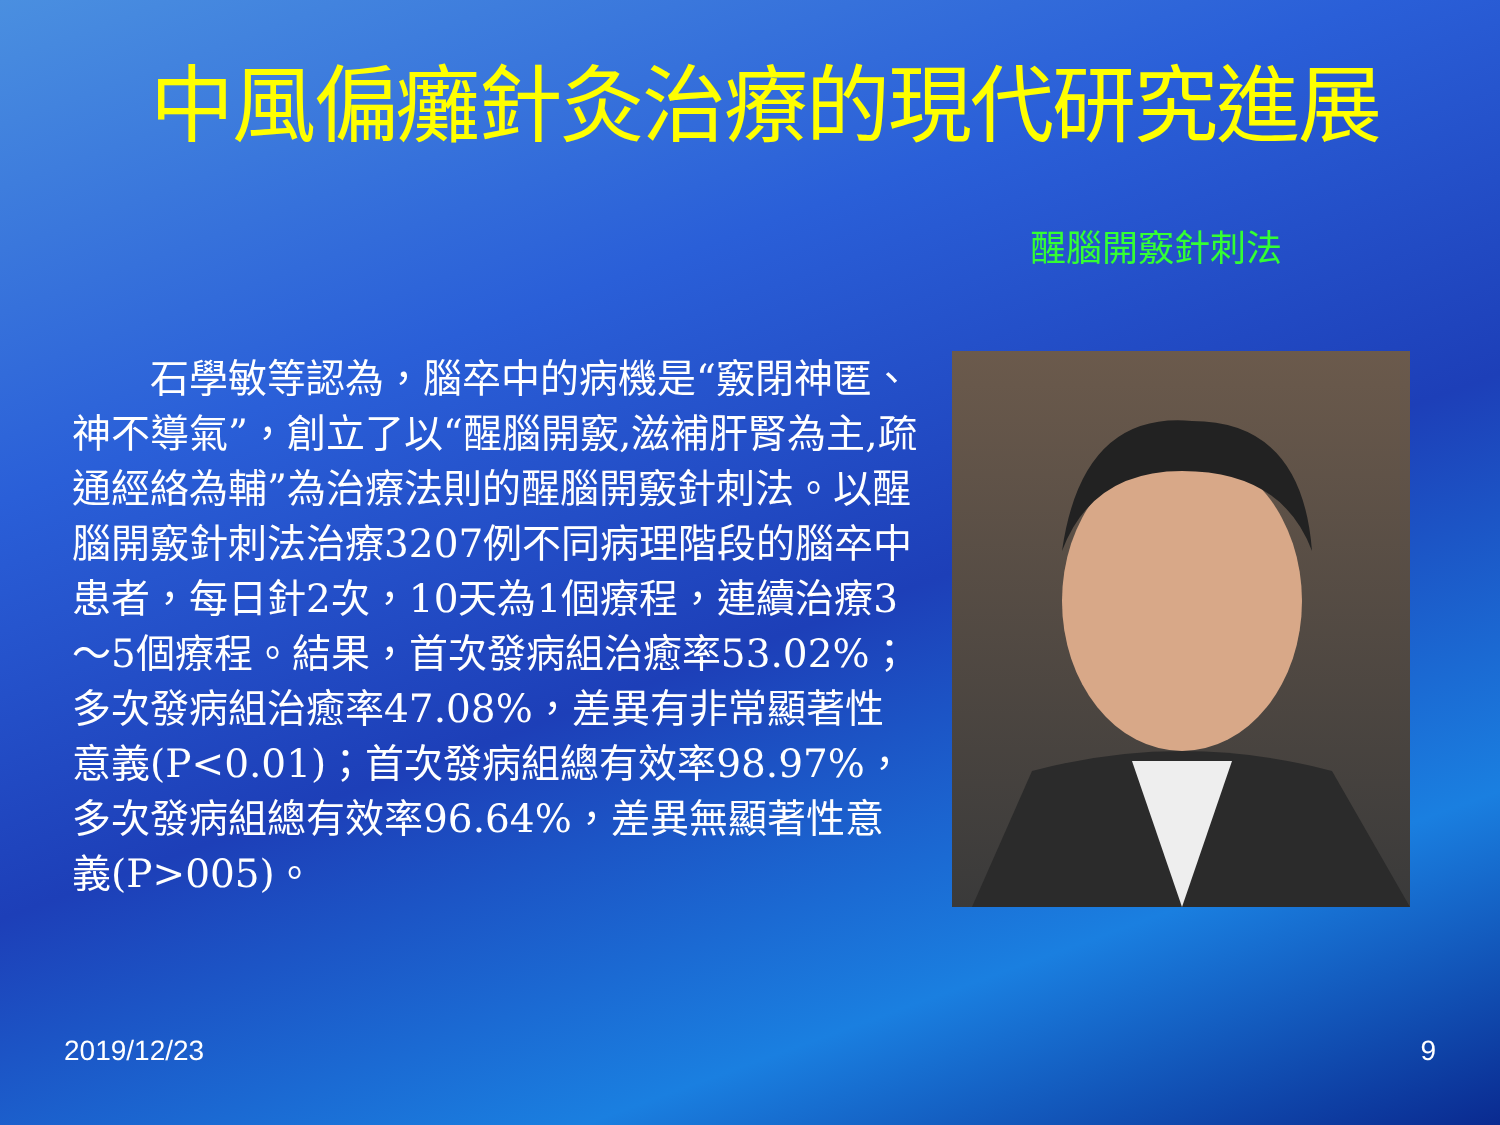中風偏癱針灸治療的現代研究進展
醒腦開竅針刺法
　　石學敏等認為，腦卒中的病機是“竅閉神匿、神不導氣”，創立了以“醒腦開竅,滋補肝腎為主,疏通經絡為輔”為治療法則的醒腦開竅針刺法。以醒腦開竅針刺法治療3207例不同病理階段的腦卒中患者，每日針2次，10天為1個療程，連續治療3～5個療程。結果，首次發病組治癒率53.02%；多次發病組治癒率47.08%，差異有非常顯著性意義(P<0.01)；首次發病組總有效率98.97%，多次發病組總有效率96.64%，差異無顯著性意義(P>005)。
2019/12/23 9